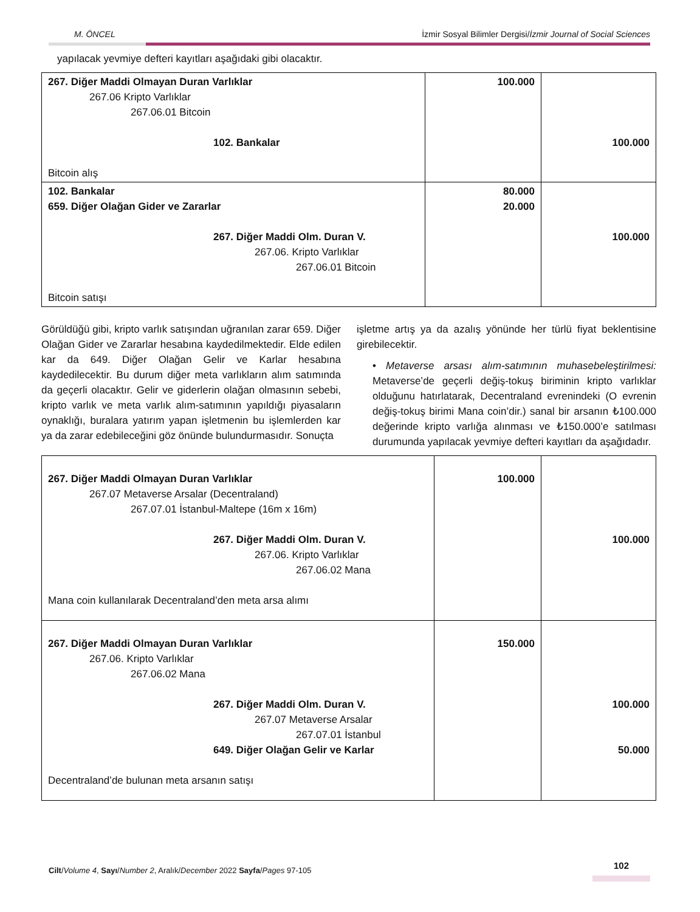M. ÖNCEL İzmir Sosyal Bilimler Dergisi/İzmir Journal of Social Sciences
yapılacak yevmiye defteri kayıtları aşağıdaki gibi olacaktır.
| 267. Diğer Maddi Olmayan Duran Varlıklar 267.06 Kripto Varlıklar 267.06.01 Bitcoin 102. Bankalar Bitcoin alış | 100.000 | 100.000 |
| 102. Bankalar 659. Diğer Olağan Gider ve Zararlar 267. Diğer Maddi Olm. Duran V. 267.06. Kripto Varlıklar 267.06.01 Bitcoin Bitcoin satışı | 80.000 20.000 | 100.000 |
Görüldüğü gibi, kripto varlık satışından uğranılan zarar 659. Diğer Olağan Gider ve Zararlar hesabına kaydedilmektedir. Elde edilen kar da 649. Diğer Olağan Gelir ve Karlar hesabına kaydedilecektir. Bu durum diğer meta varlıkların alım satımında da geçerli olacaktır. Gelir ve giderlerin olağan olmasının sebebi, kripto varlık ve meta varlık alım-satımının yapıldığı piyasaların oynaklığı, buralara yatırım yapan işletmenin bu işlemlerden kar ya da zarar edebileceğini göz önünde bulundurmasıdır. Sonuçta
işletme artış ya da azalış yönünde her türlü fiyat beklentisine girebilecektir.
• Metaverse arsası alım-satımının muhasebeleştirilmesi: Metaverse’de geçerli değiş-tokuş biriminin kripto varlıklar olduğunu hatırlatarak, Decentraland evrenindeki (O evrenin değiş-tokuş birimi Mana coin’dir.) sanal bir arsanın ₺100.000 değerinde kripto varlığa alınması ve ₺150.000’e satılması durumunda yapılacak yevmiye defteri kayıtları da aşağıdadır.
| 267. Diğer Maddi Olmayan Duran Varlıklar 267.07 Metaverse Arsalar (Decentraland) 267.07.01 İstanbul-Maltepe (16m x 16m) 267. Diğer Maddi Olm. Duran V. 267.06. Kripto Varlıklar 267.06.02 Mana Mana coin kullanılarak Decentraland’den meta arsa alımı | 100.000 | 100.000 |
| 267. Diğer Maddi Olmayan Duran Varlıklar 267.06. Kripto Varlıklar 267.06.02 Mana 267. Diğer Maddi Olm. Duran V. 267.07 Metaverse Arsalar 267.07.01 İstanbul 649. Diğer Olağan Gelir ve Karlar Decentraland’de bulunan meta arsanın satışı | 150.000 | 100.000 50.000 |
Cilt/Volume 4, Sayı/Number 2, Aralık/December 2022 Sayfa/Pages 97-105
102